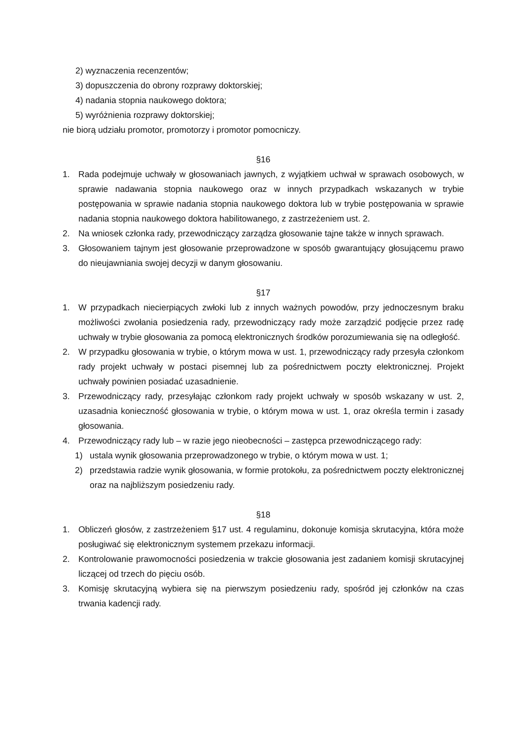2) wyznaczenia recenzentów;
3) dopuszczenia do obrony rozprawy doktorskiej;
4) nadania stopnia naukowego doktora;
5) wyróżnienia rozprawy doktorskiej;
nie biorą udziału promotor, promotorzy i promotor pomocniczy.
§16
1. Rada podejmuje uchwały w głosowaniach jawnych, z wyjątkiem uchwał w sprawach osobowych, w sprawie nadawania stopnia naukowego oraz w innych przypadkach wskazanych w trybie postępowania w sprawie nadania stopnia naukowego doktora lub w trybie postępowania w sprawie nadania stopnia naukowego doktora habilitowanego, z zastrzeżeniem ust. 2.
2. Na wniosek członka rady, przewodniczący zarządza głosowanie tajne także w innych sprawach.
3. Głosowaniem tajnym jest głosowanie przeprowadzone w sposób gwarantujący głosującemu prawo do nieujawniania swojej decyzji w danym głosowaniu.
§17
1. W przypadkach niecierpiących zwłoki lub z innych ważnych powodów, przy jednoczesnym braku możliwości zwołania posiedzenia rady, przewodniczący rady może zarządzić podjęcie przez radę uchwały w trybie głosowania za pomocą elektronicznych środków porozumiewania się na odległość.
2. W przypadku głosowania w trybie, o którym mowa w ust. 1, przewodniczący rady przesyła członkom rady projekt uchwały w postaci pisemnej lub za pośrednictwem poczty elektronicznej. Projekt uchwały powinien posiadać uzasadnienie.
3. Przewodniczący rady, przesyłając członkom rady projekt uchwały w sposób wskazany w ust. 2, uzasadnia konieczność głosowania w trybie, o którym mowa w ust. 1, oraz określa termin i zasady głosowania.
4. Przewodniczący rady lub – w razie jego nieobecności – zastępca przewodniczącego rady:
1) ustala wynik głosowania przeprowadzonego w trybie, o którym mowa w ust. 1;
2) przedstawia radzie wynik głosowania, w formie protokołu, za pośrednictwem poczty elektronicznej oraz na najbliższym posiedzeniu rady.
§18
1. Obliczeń głosów, z zastrzeżeniem §17 ust. 4 regulaminu, dokonuje komisja skrutacyjna, która może posługiwać się elektronicznym systemem przekazu informacji.
2. Kontrolowanie prawomocności posiedzenia w trakcie głosowania jest zadaniem komisji skrutacyjnej liczącej od trzech do pięciu osób.
3. Komisję skrutacyjną wybiera się na pierwszym posiedzeniu rady, spośród jej członków na czas trwania kadencji rady.